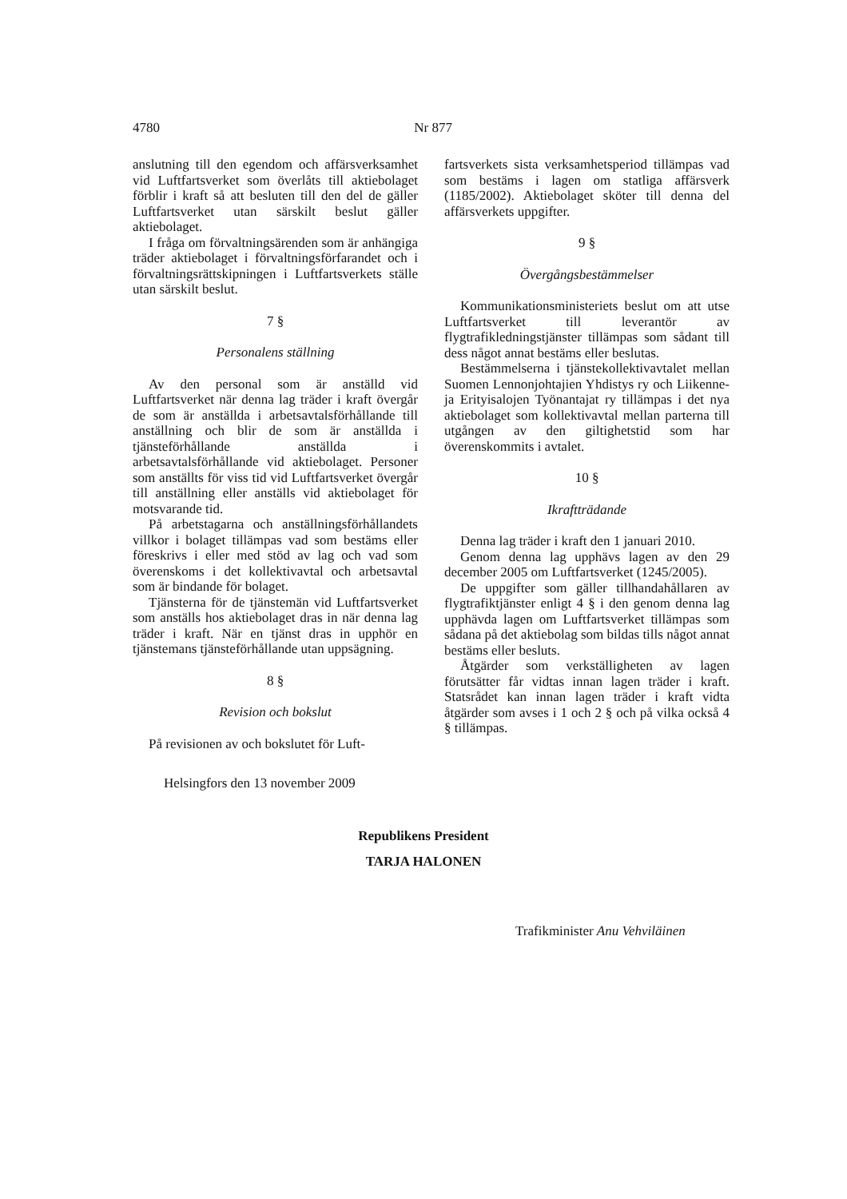4780 Nr 877
anslutning till den egendom och affärsverksamhet vid Luftfartsverket som överlåts till aktiebolaget förblir i kraft så att besluten till den del de gäller Luftfartsverket utan särskilt beslut gäller aktiebolaget.
I fråga om förvaltningsärenden som är anhängiga träder aktiebolaget i förvaltningsförfarandet och i förvaltningsrättskipningen i Luftfartsverkets ställe utan särskilt beslut.
7 §
Personalens ställning
Av den personal som är anställd vid Luftfartsverket när denna lag träder i kraft övergår de som är anställda i arbetsavtalsförhållande till anställning och blir de som är anställda i tjänsteförhållande anställda i arbetsavtalsförhållande vid aktiebolaget. Personer som anställts för viss tid vid Luftfartsverket övergår till anställning eller anställs vid aktiebolaget för motsvarande tid.
På arbetstagarna och anställningsförhållandets villkor i bolaget tillämpas vad som bestäms eller föreskrivs i eller med stöd av lag och vad som överenskoms i det kollektivavtal och arbetsavtal som är bindande för bolaget.
Tjänsterna för de tjänstemän vid Luftfartsverket som anställs hos aktiebolaget dras in när denna lag träder i kraft. När en tjänst dras in upphör en tjänstemans tjänsteförhållande utan uppsägning.
8 §
Revision och bokslut
På revisionen av och bokslutet för Luft-
fartsverkets sista verksamhetsperiod tillämpas vad som bestäms i lagen om statliga affärsverk (1185/2002). Aktiebolaget sköter till denna del affärsverkets uppgifter.
9 §
Övergångsbestämmelser
Kommunikationsministeriets beslut om att utse Luftfartsverket till leverantör av flygtrafikledningstjänster tillämpas som sådant till dess något annat bestäms eller beslutas.
Bestämmelserna i tjänstekollektivavtalet mellan Suomen Lennonjohtajien Yhdistys ry och Liikenne- ja Erityisalojen Työnantajat ry tillämpas i det nya aktiebolaget som kollektivavtal mellan parterna till utgången av den giltighetstid som har överenskommits i avtalet.
10 §
Ikraftträdande
Denna lag träder i kraft den 1 januari 2010.
Genom denna lag upphävs lagen av den 29 december 2005 om Luftfartsverket (1245/2005).
De uppgifter som gäller tillhandahållaren av flygtrafiktjänster enligt 4 § i den genom denna lag upphävda lagen om Luftfartsverket tillämpas som sådana på det aktiebolag som bildas tills något annat bestäms eller besluts.
Åtgärder som verkställigheten av lagen förutsätter får vidtas innan lagen träder i kraft. Statsrådet kan innan lagen träder i kraft vidta åtgärder som avses i 1 och 2 § och på vilka också 4 § tillämpas.
Helsingfors den 13 november 2009
Republikens President
TARJA HALONEN
Trafikminister Anu Vehviläinen